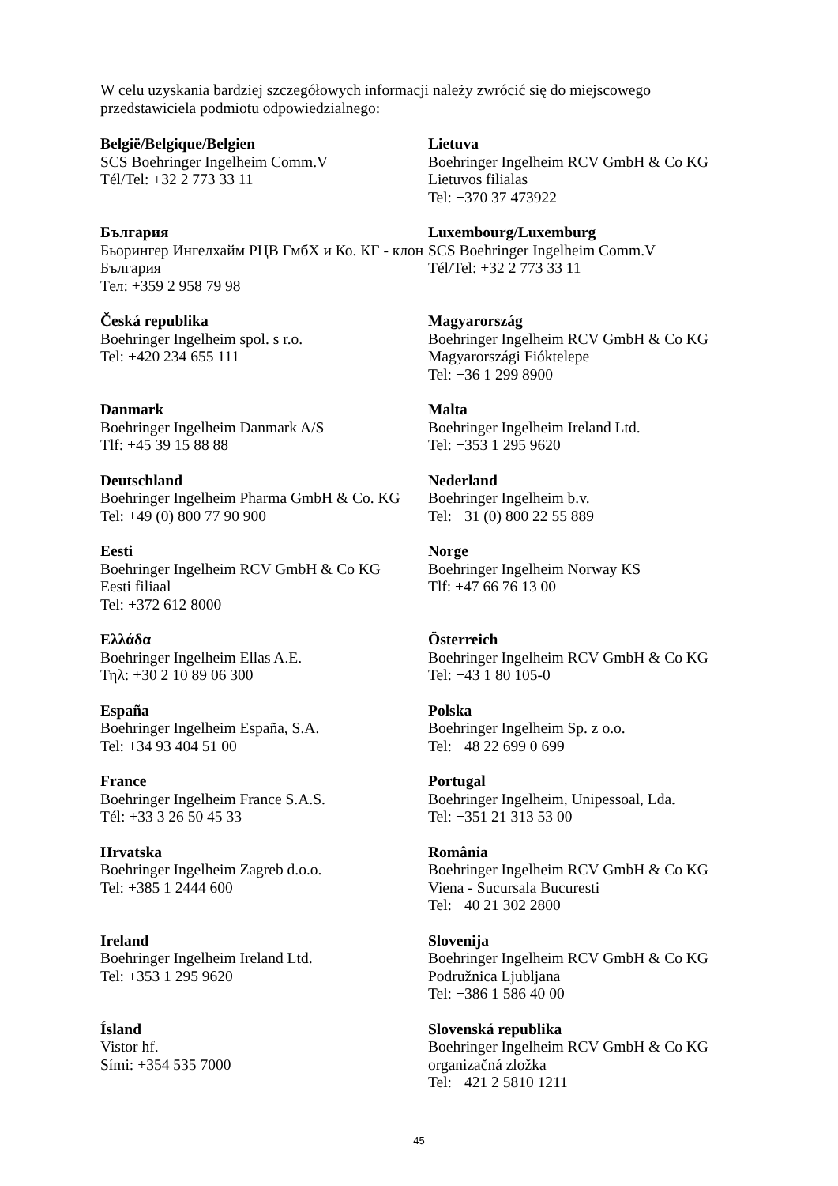W celu uzyskania bardziej szczegółowych informacji należy zwrócić się do miejscowego przedstawiciela podmiotu odpowiedzialnego:
| België/Belgique/Belgien SCS Boehringer Ingelheim Comm.V Tél/Tel: +32 2 773 33 11 | Lietuva Boehringer Ingelheim RCV GmbH & Co KG Lietuvos filialas Tel: +370 37 473922 |
| България Бьорингер Ингелхайм РЦВ ГмбХ и Ко. КГ - клон България Тел: +359 2 958 79 98 | Luxembourg/Luxemburg SCS Boehringer Ingelheim Comm.V Tél/Tel: +32 2 773 33 11 |
| Česká republika Boehringer Ingelheim spol. s r.o. Tel: +420 234 655 111 | Magyarország Boehringer Ingelheim RCV GmbH & Co KG Magyarországi Fióktelepe Tel: +36 1 299 8900 |
| Danmark Boehringer Ingelheim Danmark A/S Tlf: +45 39 15 88 88 | Malta Boehringer Ingelheim Ireland Ltd. Tel: +353 1 295 9620 |
| Deutschland Boehringer Ingelheim Pharma GmbH & Co. KG Tel: +49 (0) 800 77 90 900 | Nederland Boehringer Ingelheim b.v. Tel: +31 (0) 800 22 55 889 |
| Eesti Boehringer Ingelheim RCV GmbH & Co KG Eesti filiaal Tel: +372 612 8000 | Norge Boehringer Ingelheim Norway KS Tlf: +47 66 76 13 00 |
| Ελλάδα Boehringer Ingelheim Ellas A.E. Τηλ: +30 2 10 89 06 300 | Österreich Boehringer Ingelheim RCV GmbH & Co KG Tel: +43 1 80 105-0 |
| España Boehringer Ingelheim España, S.A. Tel: +34 93 404 51 00 | Polska Boehringer Ingelheim Sp. z o.o. Tel: +48 22 699 0 699 |
| France Boehringer Ingelheim France S.A.S. Tél: +33 3 26 50 45 33 | Portugal Boehringer Ingelheim, Unipessoal, Lda. Tel: +351 21 313 53 00 |
| Hrvatska Boehringer Ingelheim Zagreb d.o.o. Tel: +385 1 2444 600 | România Boehringer Ingelheim RCV GmbH & Co KG Viena - Sucursala Bucuresti Tel: +40 21 302 2800 |
| Ireland Boehringer Ingelheim Ireland Ltd. Tel: +353 1 295 9620 | Slovenija Boehringer Ingelheim RCV GmbH & Co KG Podružnica Ljubljana Tel: +386 1 586 40 00 |
| Ísland Vistor hf. Sími: +354 535 7000 | Slovenská republika Boehringer Ingelheim RCV GmbH & Co KG organizačná zložka Tel: +421 2 5810 1211 |
45